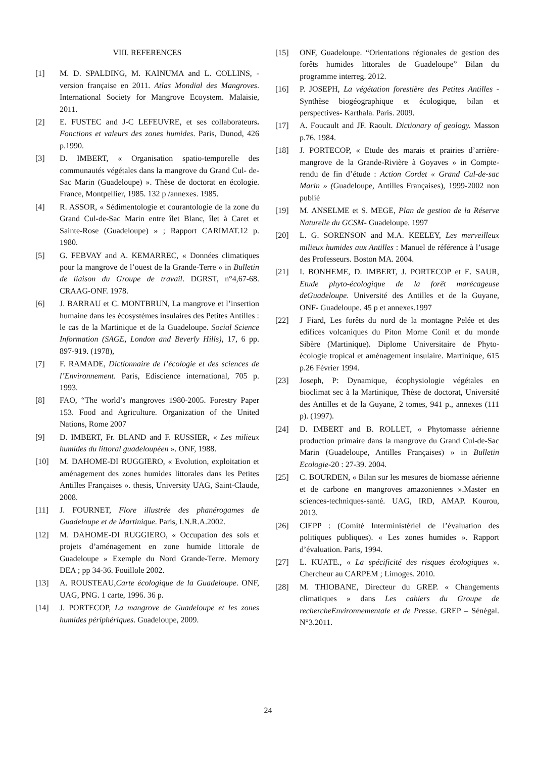VIII. REFERENCES
[1] M. D. SPALDING, M. KAINUMA and L. COLLINS, -version française en 2011. Atlas Mondial des Mangroves. International Society for Mangrove Ecoystem. Malaisie, 2011.
[2] E. FUSTEC and J-C LEFEUVRE, et ses collaborateurs. Fonctions et valeurs des zones humides. Paris, Dunod, 426 p.1990.
[3] D. IMBERT, « Organisation spatio-temporelle des communautés végétales dans la mangrove du Grand Cul- de-Sac Marin (Guadeloupe) ». Thèse de doctorat en écologie. France, Montpellier, 1985. 132 p /annexes. 1985.
[4] R. ASSOR, « Sédimentologie et courantologie de la zone du Grand Cul-de-Sac Marin entre îlet Blanc, îlet à Caret et Sainte-Rose (Guadeloupe) » ; Rapport CARIMAT.12 p. 1980.
[5] G. FEBVAY and A. KEMARREC, « Données climatiques pour la mangrove de l’ouest de la Grande-Terre » in Bulletin de liaison du Groupe de travail. DGRST, n°4,67-68. CRAAG-ONF. 1978.
[6] J. BARRAU et C. MONTBRUN, La mangrove et l’insertion humaine dans les écosystèmes insulaires des Petites Antilles : le cas de la Martinique et de la Guadeloupe. Social Science Information (SAGE, London and Beverly Hills), 17, 6 pp. 897-919. (1978),
[7] F. RAMADE, Dictionnaire de l’écologie et des sciences de l’Environnement. Paris, Ediscience international, 705 p. 1993.
[8] FAO, “The world’s mangroves 1980-2005. Forestry Paper 153. Food and Agriculture. Organization of the United Nations, Rome 2007
[9] D. IMBERT, Fr. BLAND and F. RUSSIER, « Les milieux humides du littoral guadeloupéen ». ONF, 1988.
[10] M. DAHOME-DI RUGGIERO, « Evolution, exploitation et aménagement des zones humides littorales dans les Petites Antilles Françaises ». thesis, University UAG, Saint-Claude, 2008.
[11] J. FOURNET, Flore illustrée des phanérogames de Guadeloupe et de Martinique. Paris, I.N.R.A.2002.
[12] M. DAHOME-DI RUGGIERO, « Occupation des sols et projets d’aménagement en zone humide littorale de Guadeloupe » Exemple du Nord Grande-Terre. Memory DEA ; pp 34-36. Fouillole 2002.
[13] A. ROUSTEAU,Carte écologique de la Guadeloupe. ONF, UAG, PNG. 1 carte, 1996. 36 p.
[14] J. PORTECOP, La mangrove de Guadeloupe et les zones humides périphériques. Guadeloupe, 2009.
[15] ONF, Guadeloupe. “Orientations régionales de gestion des forêts humides littorales de Guadeloupe” Bilan du programme interreg. 2012.
[16] P. JOSEPH, La végétation forestière des Petites Antilles -Synthèse biogéographique et écologique, bilan et perspectives- Karthala. Paris. 2009.
[17] A. Foucault and JF. Raoult. Dictionary of geology. Masson p.76. 1984.
[18] J. PORTECOP, « Etude des marais et prairies d’arrière-mangrove de la Grande-Rivière à Goyaves » in Compte-rendu de fin d’étude : Action Cordet « Grand Cul-de-sac Marin » (Guadeloupe, Antilles Françaises), 1999-2002 non publié
[19] M. ANSELME et S. MEGE, Plan de gestion de la Réserve Naturelle du GCSM- Guadeloupe. 1997
[20] L. G. SORENSON and M.A. KEELEY, Les merveilleux milieux humides aux Antilles : Manuel de référence à l’usage des Professeurs. Boston MA. 2004.
[21] I. BONHEME, D. IMBERT, J. PORTECOP et E. SAUR, Etude phyto-écologique de la forêt marécageuse deGuadeloupe. Université des Antilles et de la Guyane, ONF- Guadeloupe. 45 p et annexes.1997
[22] J Fiard, Les forêts du nord de la montagne Pelée et des edifices volcaniques du Piton Morne Conil et du monde Sibère (Martinique). Diplome Universitaire de Phyto-écologie tropical et aménagement insulaire. Martinique, 615 p.26 Février 1994.
[23] Joseph, P: Dynamique, écophysiologie végétales en bioclimat sec à la Martinique, Thèse de doctorat, Université des Antilles et de la Guyane, 2 tomes, 941 p., annexes (111 p). (1997).
[24] D. IMBERT and B. ROLLET, « Phytomasse aérienne production primaire dans la mangrove du Grand Cul-de-Sac Marin (Guadeloupe, Antilles Françaises) » in Bulletin Ecologie-20 : 27-39. 2004.
[25] C. BOURDEN, « Bilan sur les mesures de biomasse aérienne et de carbone en mangroves amazoniennes ».Master en sciences-techniques-santé. UAG, IRD, AMAP. Kourou, 2013.
[26] CIEPP : (Comité Interministériel de l’évaluation des politiques publiques). « Les zones humides ». Rapport d’évaluation. Paris, 1994.
[27] L. KUATE., « La spécificité des risques écologiques ». Chercheur au CARPEM ; Limoges. 2010.
[28] M. THIOBANE, Directeur du GREP. « Changements climatiques » dans Les cahiers du Groupe de rechercheEnvironnementale et de Presse. GREP – Sénégal. N°3.2011.
24